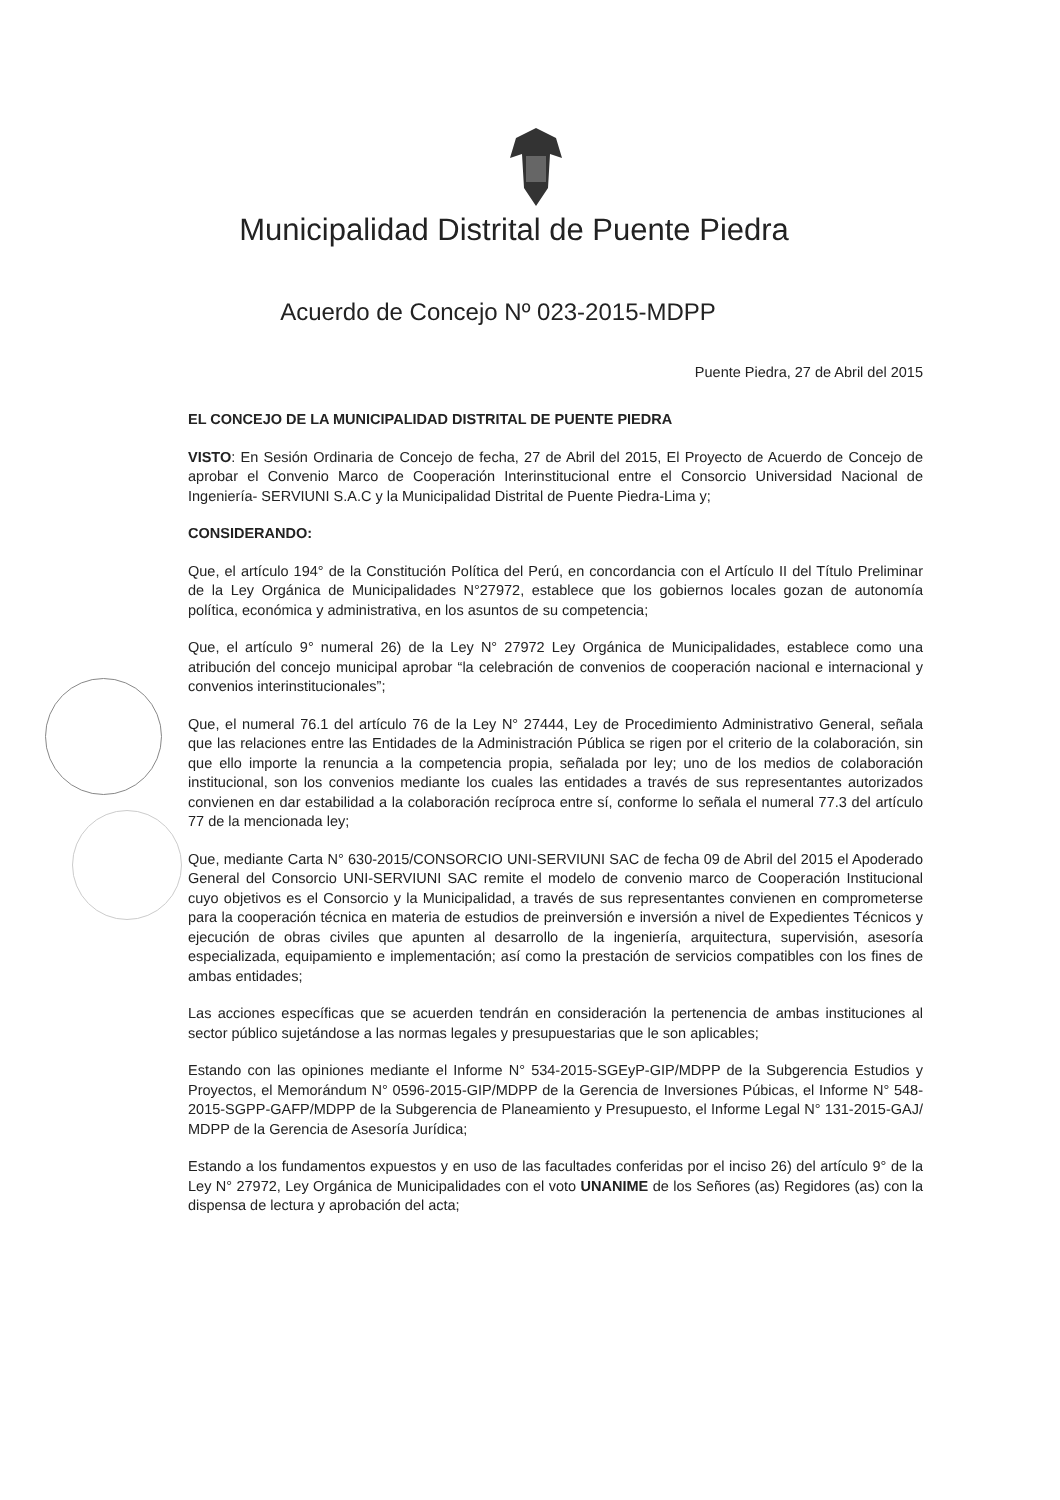Municipalidad Distrital de Puente Piedra
Acuerdo de Concejo Nº 023-2015-MDPP
Puente Piedra, 27 de Abril del 2015
EL CONCEJO DE LA MUNICIPALIDAD DISTRITAL DE PUENTE PIEDRA
VISTO: En Sesión Ordinaria de Concejo de fecha, 27 de Abril del 2015, El Proyecto de Acuerdo de Concejo de aprobar el Convenio Marco de Cooperación Interinstitucional entre el Consorcio Universidad Nacional de Ingeniería- SERVIUNI S.A.C y la Municipalidad Distrital de Puente Piedra-Lima y;
CONSIDERANDO:
Que, el artículo 194° de la Constitución Política del Perú, en concordancia con el Artículo II del Título Preliminar de la Ley Orgánica de Municipalidades N°27972, establece que los gobiernos locales gozan de autonomía política, económica y administrativa, en los asuntos de su competencia;
Que, el artículo 9° numeral 26) de la Ley N° 27972 Ley Orgánica de Municipalidades, establece como una atribución del concejo municipal aprobar “la celebración de convenios de cooperación nacional e internacional y convenios interinstitucionales”;
Que, el numeral 76.1 del artículo 76 de la Ley N° 27444, Ley de Procedimiento Administrativo General, señala que las relaciones entre las Entidades de la Administración Pública se rigen por el criterio de la colaboración, sin que ello importe la renuncia a la competencia propia, señalada por ley; uno de los medios de colaboración institucional, son los convenios mediante los cuales las entidades a través de sus representantes autorizados convienen en dar estabilidad a la colaboración recíproca entre sí, conforme lo señala el numeral 77.3 del artículo 77 de la mencionada ley;
Que, mediante Carta N° 630-2015/CONSORCIO UNI-SERVIUNI SAC de fecha 09 de Abril del 2015 el Apoderado General del Consorcio UNI-SERVIUNI SAC remite el modelo de convenio marco de Cooperación Institucional cuyo objetivos es el Consorcio y la Municipalidad, a través de sus representantes convienen en comprometerse para la cooperación técnica en materia de estudios de preinversión e inversión a nivel de Expedientes Técnicos y ejecución de obras civiles que apunten al desarrollo de la ingeniería, arquitectura, supervisión, asesoría especializada, equipamiento e implementación; así como la prestación de servicios compatibles con los fines de ambas entidades;
Las acciones específicas que se acuerden tendrán en consideración la pertenencia de ambas instituciones al sector público sujetándose a las normas legales y presupuestarias que le son aplicables;
Estando con las opiniones mediante el Informe N° 534-2015-SGEyP-GIP/MDPP de la Subgerencia Estudios y Proyectos, el Memorándum N° 0596-2015-GIP/MDPP de la Gerencia de Inversiones Púbicas, el Informe N° 548-2015-SGPP-GAFP/MDPP de la Subgerencia de Planeamiento y Presupuesto, el Informe Legal N° 131-2015-GAJ/ MDPP de la Gerencia de Asesoría Jurídica;
Estando a los fundamentos expuestos y en uso de las facultades conferidas por el inciso 26) del artículo 9° de la Ley N° 27972, Ley Orgánica de Municipalidades con el voto UNANIME de los Señores (as) Regidores (as) con la dispensa de lectura y aprobación del acta;